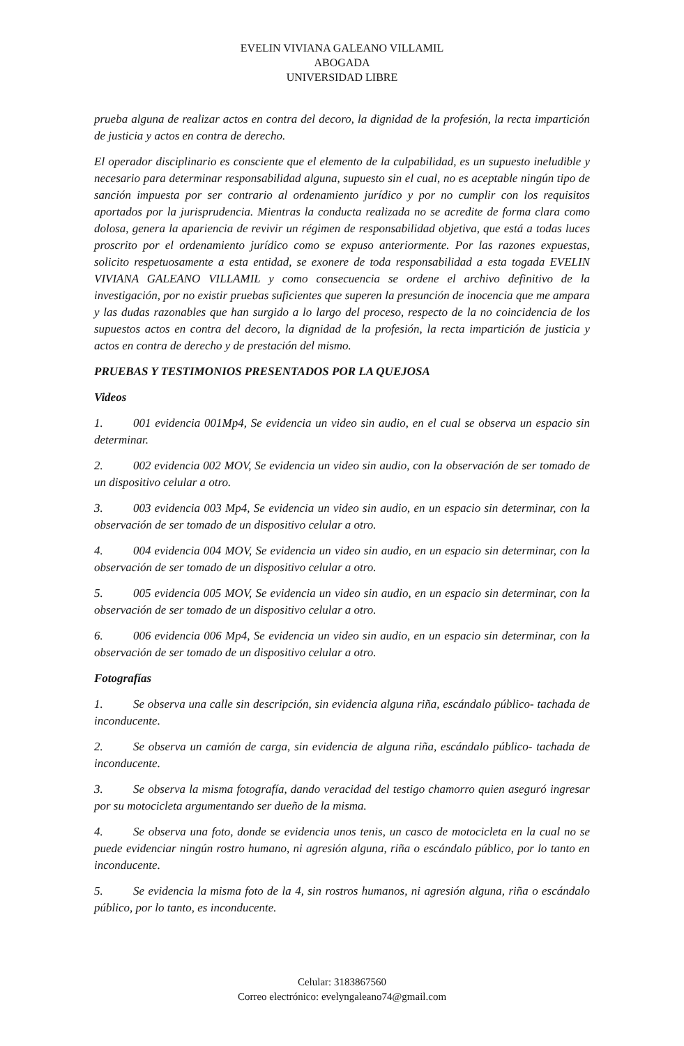EVELIN VIVIANA GALEANO VILLAMIL
ABOGADA
UNIVERSIDAD LIBRE
prueba alguna de realizar actos en contra del decoro, la dignidad de la profesión, la recta impartición de justicia y actos en contra de derecho.
El operador disciplinario es consciente que el elemento de la culpabilidad, es un supuesto ineludible y necesario para determinar responsabilidad alguna, supuesto sin el cual, no es aceptable ningún tipo de sanción impuesta por ser contrario al ordenamiento jurídico y por no cumplir con los requisitos aportados por la jurisprudencia. Mientras la conducta realizada no se acredite de forma clara como dolosa, genera la apariencia de revivir un régimen de responsabilidad objetiva, que está a todas luces proscrito por el ordenamiento jurídico como se expuso anteriormente. Por las razones expuestas, solicito respetuosamente a esta entidad, se exonere de toda responsabilidad a esta togada EVELIN VIVIANA GALEANO VILLAMIL y como consecuencia se ordene el archivo definitivo de la investigación, por no existir pruebas suficientes que superen la presunción de inocencia que me ampara y las dudas razonables que han surgido a lo largo del proceso, respecto de la no coincidencia de los supuestos actos en contra del decoro, la dignidad de la profesión, la recta impartición de justicia y actos en contra de derecho y de prestación del mismo.
PRUEBAS Y TESTIMONIOS PRESENTADOS POR LA QUEJOSA
Videos
1. 001 evidencia 001Mp4, Se evidencia un video sin audio, en el cual se observa un espacio sin determinar.
2. 002 evidencia 002 MOV, Se evidencia un video sin audio, con la observación de ser tomado de un dispositivo celular a otro.
3. 003 evidencia 003 Mp4, Se evidencia un video sin audio, en un espacio sin determinar, con la observación de ser tomado de un dispositivo celular a otro.
4. 004 evidencia 004 MOV, Se evidencia un video sin audio, en un espacio sin determinar, con la observación de ser tomado de un dispositivo celular a otro.
5. 005 evidencia 005 MOV, Se evidencia un video sin audio, en un espacio sin determinar, con la observación de ser tomado de un dispositivo celular a otro.
6. 006 evidencia 006 Mp4, Se evidencia un video sin audio, en un espacio sin determinar, con la observación de ser tomado de un dispositivo celular a otro.
Fotografías
1. Se observa una calle sin descripción, sin evidencia alguna riña, escándalo público- tachada de inconducente.
2. Se observa un camión de carga, sin evidencia de alguna riña, escándalo público- tachada de inconducente.
3. Se observa la misma fotografía, dando veracidad del testigo chamorro quien aseguró ingresar por su motocicleta argumentando ser dueño de la misma.
4. Se observa una foto, donde se evidencia unos tenis, un casco de motocicleta en la cual no se puede evidenciar ningún rostro humano, ni agresión alguna, riña o escándalo público, por lo tanto en inconducente.
5. Se evidencia la misma foto de la 4, sin rostros humanos, ni agresión alguna, riña o escándalo público, por lo tanto, es inconducente.
Celular: 3183867560
Correo electrónico: evelyngaleano74@gmail.com